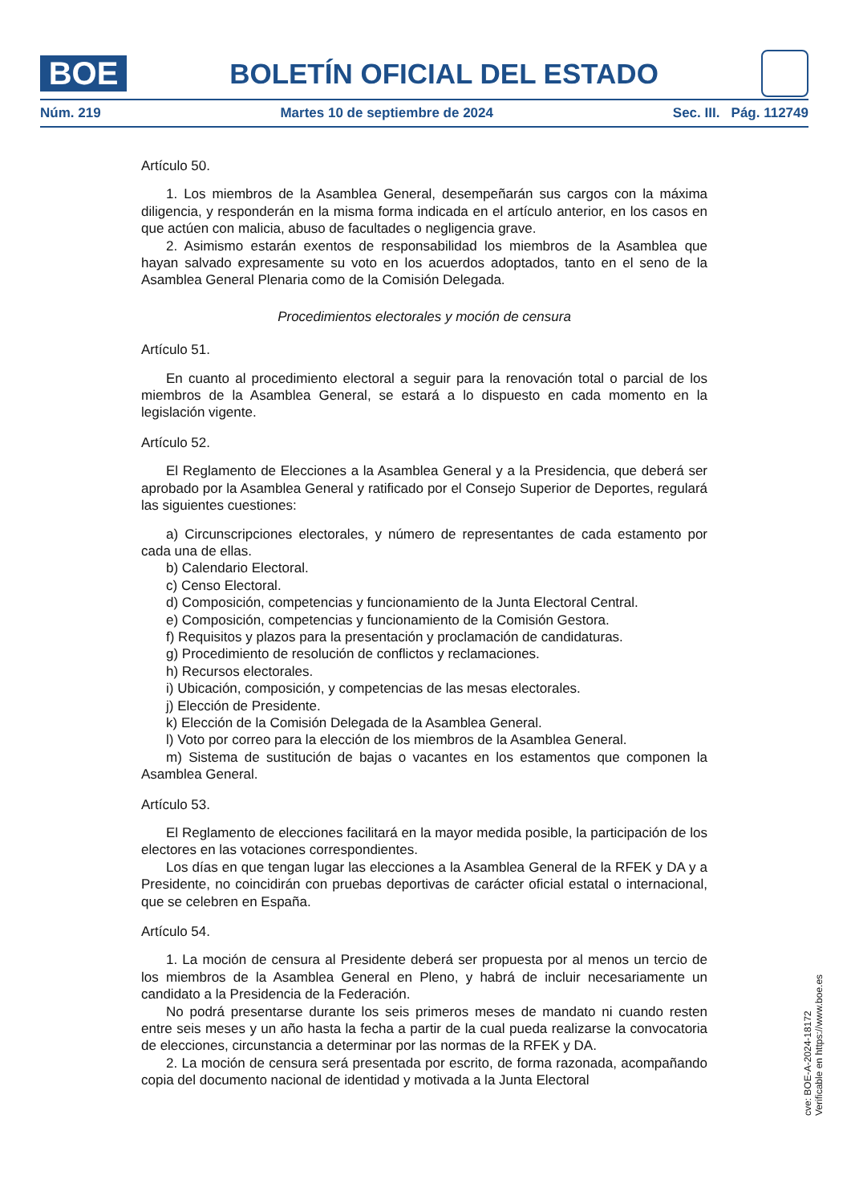BOE
BOLETÍN OFICIAL DEL ESTADO
Núm. 219 Martes 10 de septiembre de 2024 Sec. III. Pág. 112749
Artículo 50.
1. Los miembros de la Asamblea General, desempeñarán sus cargos con la máxima diligencia, y responderán en la misma forma indicada en el artículo anterior, en los casos en que actúen con malicia, abuso de facultades o negligencia grave.
2. Asimismo estarán exentos de responsabilidad los miembros de la Asamblea que hayan salvado expresamente su voto en los acuerdos adoptados, tanto en el seno de la Asamblea General Plenaria como de la Comisión Delegada.
Procedimientos electorales y moción de censura
Artículo 51.
En cuanto al procedimiento electoral a seguir para la renovación total o parcial de los miembros de la Asamblea General, se estará a lo dispuesto en cada momento en la legislación vigente.
Artículo 52.
El Reglamento de Elecciones a la Asamblea General y a la Presidencia, que deberá ser aprobado por la Asamblea General y ratificado por el Consejo Superior de Deportes, regulará las siguientes cuestiones:
a) Circunscripciones electorales, y número de representantes de cada estamento por cada una de ellas.
b) Calendario Electoral.
c) Censo Electoral.
d) Composición, competencias y funcionamiento de la Junta Electoral Central.
e) Composición, competencias y funcionamiento de la Comisión Gestora.
f) Requisitos y plazos para la presentación y proclamación de candidaturas.
g) Procedimiento de resolución de conflictos y reclamaciones.
h) Recursos electorales.
i) Ubicación, composición, y competencias de las mesas electorales.
j) Elección de Presidente.
k) Elección de la Comisión Delegada de la Asamblea General.
l) Voto por correo para la elección de los miembros de la Asamblea General.
m) Sistema de sustitución de bajas o vacantes en los estamentos que componen la Asamblea General.
Artículo 53.
El Reglamento de elecciones facilitará en la mayor medida posible, la participación de los electores en las votaciones correspondientes.
Los días en que tengan lugar las elecciones a la Asamblea General de la RFEK y DA y a Presidente, no coincidirán con pruebas deportivas de carácter oficial estatal o internacional, que se celebren en España.
Artículo 54.
1. La moción de censura al Presidente deberá ser propuesta por al menos un tercio de los miembros de la Asamblea General en Pleno, y habrá de incluir necesariamente un candidato a la Presidencia de la Federación.
No podrá presentarse durante los seis primeros meses de mandato ni cuando resten entre seis meses y un año hasta la fecha a partir de la cual pueda realizarse la convocatoria de elecciones, circunstancia a determinar por las normas de la RFEK y DA.
2. La moción de censura será presentada por escrito, de forma razonada, acompañando copia del documento nacional de identidad y motivada a la Junta Electoral
cve: BOE-A-2024-18172
Verificable en https://www.boe.es